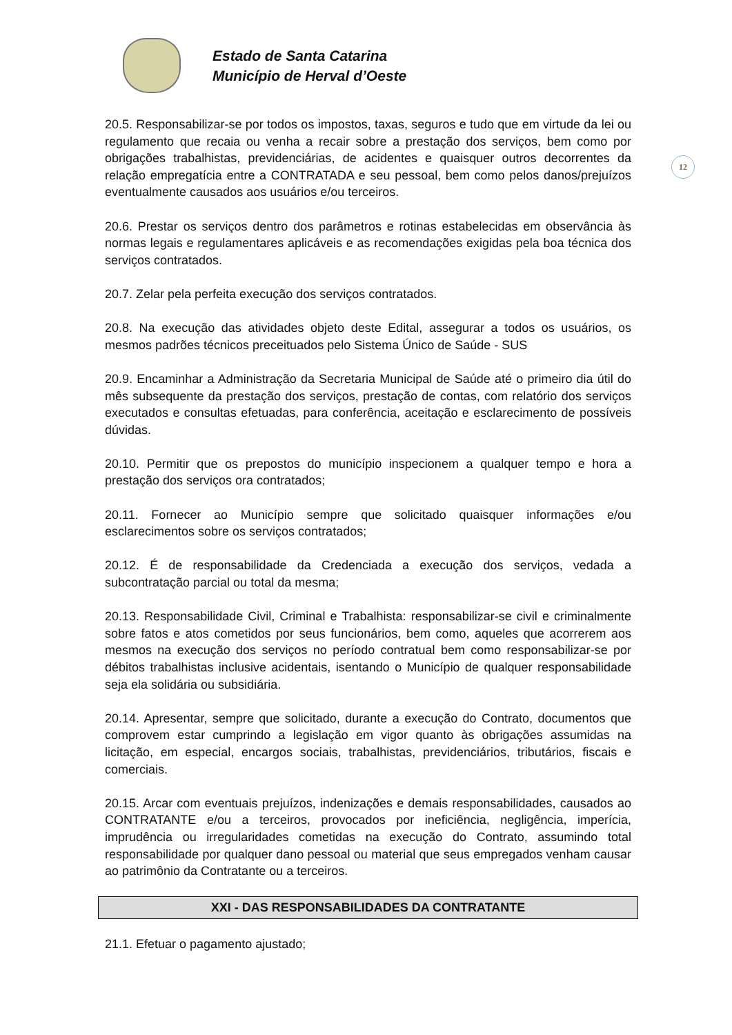Estado de Santa Catarina
Município de Herval d’Oeste
12
20.5. Responsabilizar-se por todos os impostos, taxas, seguros e tudo que em virtude da lei ou regulamento que recaia ou venha a recair sobre a prestação dos serviços, bem como por obrigações trabalhistas, previdenciárias, de acidentes e quaisquer outros decorrentes da relação empregatícia entre a CONTRATADA e seu pessoal, bem como pelos danos/prejuízos eventualmente causados aos usuários e/ou terceiros.
20.6. Prestar os serviços dentro dos parâmetros e rotinas estabelecidas em observância às normas legais e regulamentares aplicáveis e as recomendações exigidas pela boa técnica dos serviços contratados.
20.7. Zelar pela perfeita execução dos serviços contratados.
20.8. Na execução das atividades objeto deste Edital, assegurar a todos os usuários, os mesmos padrões técnicos preceituados pelo Sistema Único de Saúde - SUS
20.9. Encaminhar a Administração da Secretaria Municipal de Saúde até o primeiro dia útil do mês subsequente da prestação dos serviços, prestação de contas, com relatório dos serviços executados e consultas efetuadas, para conferência, aceitação e esclarecimento de possíveis dúvidas.
20.10. Permitir que os prepostos do município inspecionem a qualquer tempo e hora a prestação dos serviços ora contratados;
20.11. Fornecer ao Município sempre que solicitado quaisquer informações e/ou esclarecimentos sobre os serviços contratados;
20.12. É de responsabilidade da Credenciada a execução dos serviços, vedada a subcontratação parcial ou total da mesma;
20.13. Responsabilidade Civil, Criminal e Trabalhista: responsabilizar-se civil e criminalmente sobre fatos e atos cometidos por seus funcionários, bem como, aqueles que acorrerem aos mesmos na execução dos serviços no período contratual bem como responsabilizar-se por débitos trabalhistas inclusive acidentais, isentando o Município de qualquer responsabilidade seja ela solidária ou subsidiária.
20.14. Apresentar, sempre que solicitado, durante a execução do Contrato, documentos que comprovem estar cumprindo a legislação em vigor quanto às obrigações assumidas na licitação, em especial, encargos sociais, trabalhistas, previdenciários, tributários, fiscais e comerciais.
20.15. Arcar com eventuais prejuízos, indenizações e demais responsabilidades, causados ao CONTRATANTE e/ou a terceiros, provocados por ineficiência, negligência, imperícia, imprudência ou irregularidades cometidas na execução do Contrato, assumindo total responsabilidade por qualquer dano pessoal ou material que seus empregados venham causar ao patrimônio da Contratante ou a terceiros.
XXI - DAS RESPONSABILIDADES DA CONTRATANTE
21.1. Efetuar o pagamento ajustado;